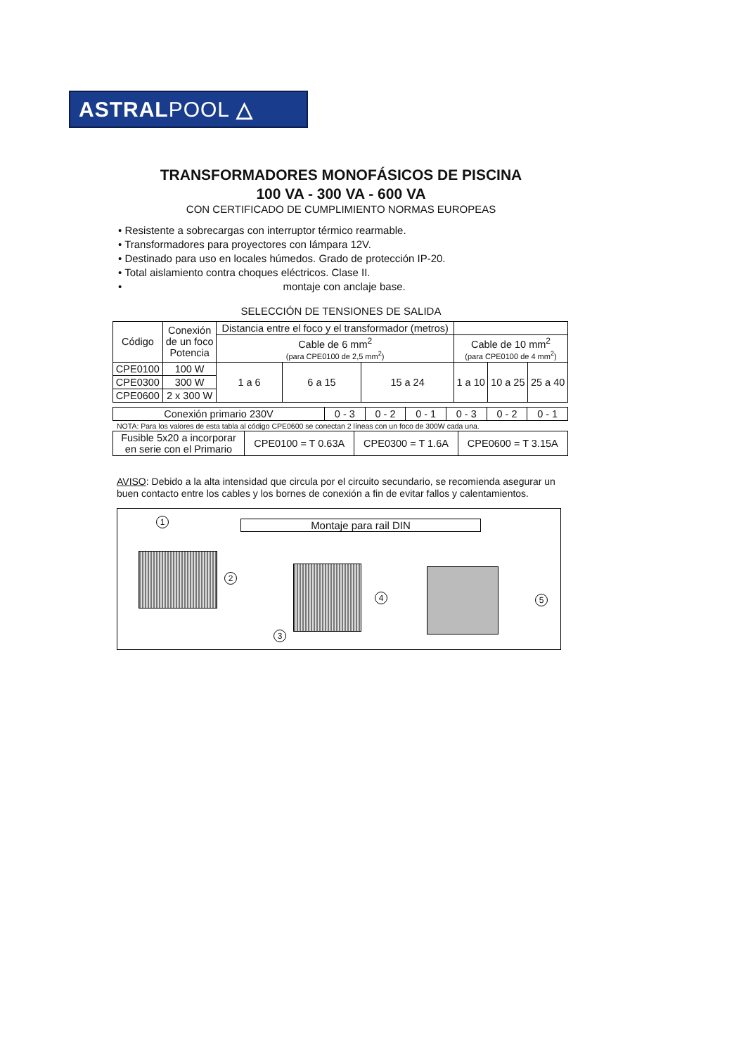ASTRALPOOL △
TRANSFORMADORES MONOFÁSICOS DE PISCINA
100 VA - 300 VA - 600 VA
CON CERTIFICADO DE CUMPLIMIENTO NORMAS EUROPEAS
• Resistente a sobrecargas con interruptor térmico rearmable.
• Transformadores para proyectores con lámpara 12V.
• Destinado para uso en locales húmedos. Grado de protección IP-20.
• Total aislamiento contra choques eléctricos. Clase II.
• montaje con anclaje base.
SELECCIÓN DE TENSIONES DE SALIDA
| Código | Conexión de un foco Potencia | Distancia entre el foco y el transformador (metros) | | | | | |
| --- | --- | --- | --- | --- | --- | --- | --- |
| | | Cable de 6 mm<sup>2</sup> (para CPE0100 de 2,5 mm<sup>2</sup>) | | | Cable de 10 mm<sup>2</sup> (para CPE0100 de 4 mm<sup>2</sup>) | | |
| CPE0100 | 100 W | 1 a 6 | 6 a 15 | 15 a 24 | 1 a 10 | 10 a 25 | 25 a 40 |
| CPE0300 | 300 W | | | | | | |
| CPE0600 | 2 x 300 W | | | | | | |
| Conexión primario 230V | 0 - 3 | 0 - 2 | 0 - 1 | 0 - 3 | 0 - 2 | 0 - 1 |
NOTA: Para los valores de esta tabla al código CPE0600 se conectan 2 líneas con un foco de 300W cada una.
| Fusible 5x20 a incorporar en serie con el Primario | CPE0100 = T 0.63A | CPE0300 = T 1.6A | CPE0600 = T 3.15A |
AVISO: Debido a la alta intensidad que circula por el circuito secundario, se recomienda asegurar un buen contacto entre los cables y los bornes de conexión a fin de evitar fallos y calentamientos.
Montaje para rail DIN
1
2
4
3
5